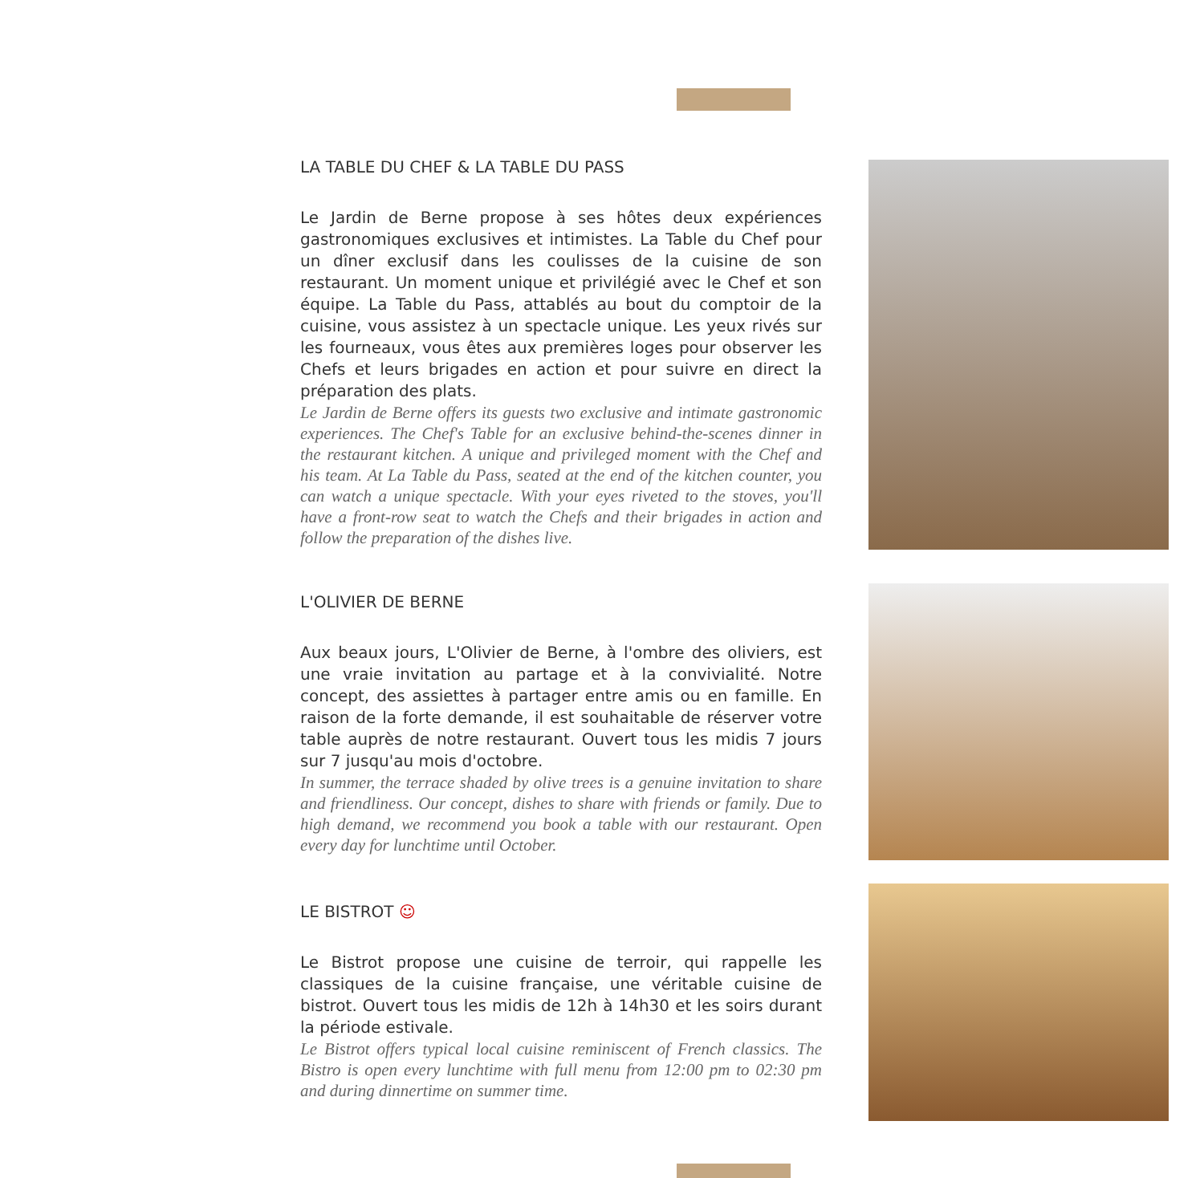LA TABLE DU CHEF & LA TABLE DU PASS
Le Jardin de Berne propose à ses hôtes deux expériences gastronomiques exclusives et intimistes. La Table du Chef pour un dîner exclusif dans les coulisses de la cuisine de son restaurant. Un moment unique et privilégié avec le Chef et son équipe. La Table du Pass, attablés au bout du comptoir de la cuisine, vous assistez à un spectacle unique. Les yeux rivés sur les fourneaux, vous êtes aux premières loges pour observer les Chefs et leurs brigades en action et pour suivre en direct la préparation des plats.
Le Jardin de Berne offers its guests two exclusive and intimate gastronomic experiences. The Chef's Table for an exclusive behind-the-scenes dinner in the restaurant kitchen. A unique and privileged moment with the Chef and his team. At La Table du Pass, seated at the end of the kitchen counter, you can watch a unique spectacle. With your eyes riveted to the stoves, you'll have a front-row seat to watch the Chefs and their brigades in action and follow the preparation of the dishes live.
L'OLIVIER DE BERNE
Aux beaux jours, L'Olivier de Berne, à l'ombre des oliviers, est une vraie invitation au partage et à la convivialité. Notre concept, des assiettes à partager entre amis ou en famille. En raison de la forte demande, il est souhaitable de réserver votre table auprès de notre restaurant. Ouvert tous les midis 7 jours sur 7 jusqu'au mois d'octobre.
In summer, the terrace shaded by olive trees is a genuine invitation to share and friendliness. Our concept, dishes to share with friends or family. Due to high demand, we recommend you book a table with our restaurant. Open every day for lunchtime until October.
LE BISTROT ☺
Le Bistrot propose une cuisine de terroir, qui rappelle les classiques de la cuisine française, une véritable cuisine de bistrot. Ouvert tous les midis de 12h à 14h30 et les soirs durant la période estivale.
Le Bistrot offers typical local cuisine reminiscent of French classics. The Bistro is open every lunchtime with full menu from 12:00 pm to 02:30 pm and during dinnertime on summer time.